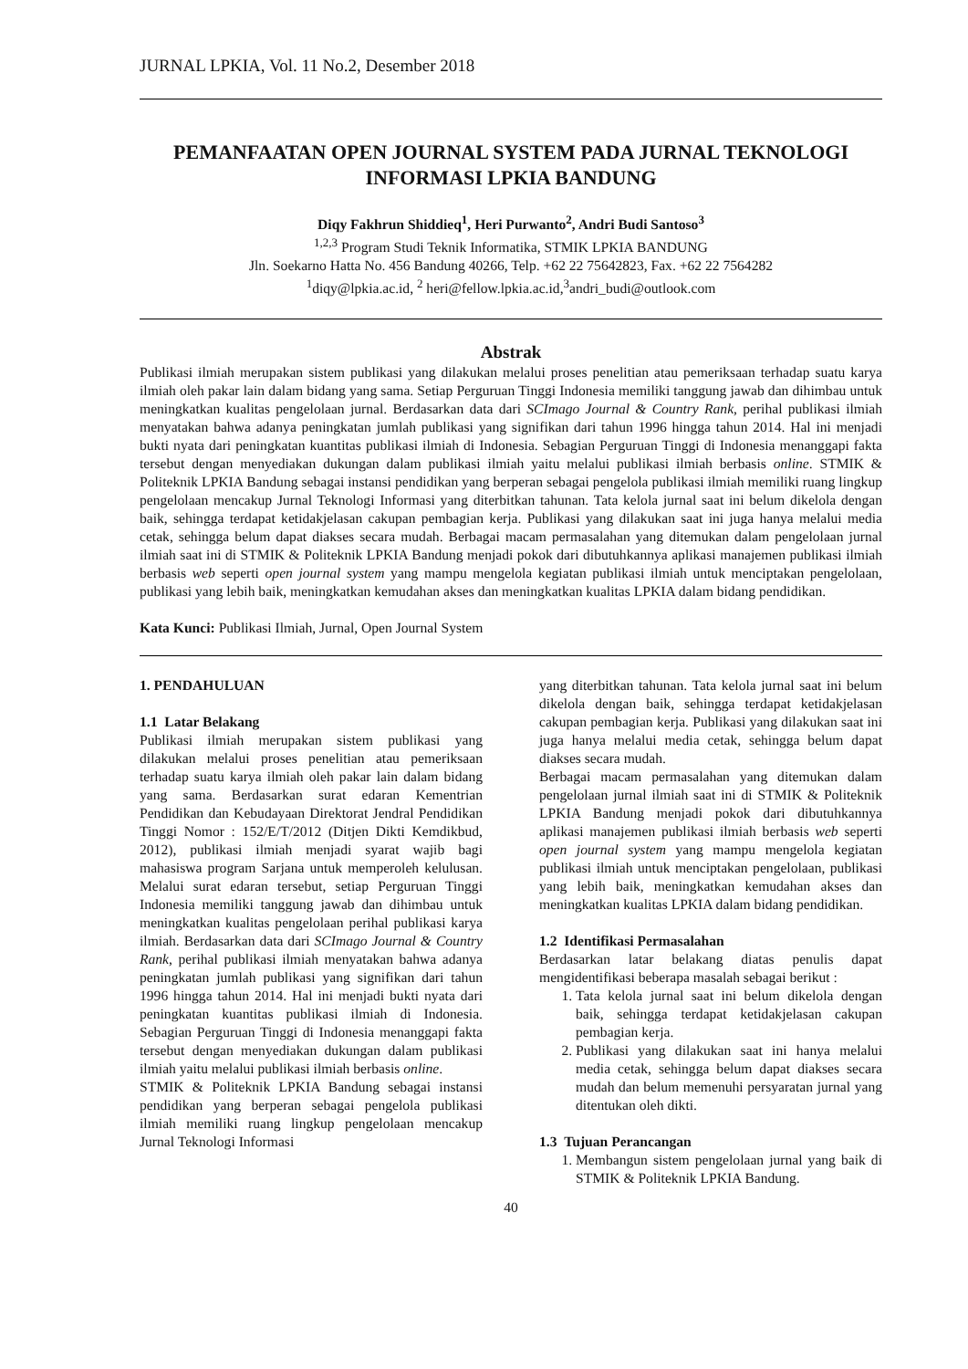JURNAL LPKIA, Vol. 11 No.2, Desember 2018
PEMANFAATAN OPEN JOURNAL SYSTEM PADA JURNAL TEKNOLOGI INFORMASI LPKIA BANDUNG
Diqy Fakhrun Shiddieq<sup>1</sup>, Heri Purwanto<sup>2</sup>, Andri Budi Santoso<sup>3</sup>
<sup>1,2,3</sup> Program Studi Teknik Informatika, STMIK LPKIA BANDUNG
Jln. Soekarno Hatta No. 456 Bandung 40266, Telp. +62 22 75642823, Fax. +62 22 7564282
<sup>1</sup> diqy@lpkia.ac.id, <sup>2</sup> heri@fellow.lpkia.ac.id,<sup>3</sup>andri_budi@outlook.com
Abstrak
Publikasi ilmiah merupakan sistem publikasi yang dilakukan melalui proses penelitian atau pemeriksaan terhadap suatu karya ilmiah oleh pakar lain dalam bidang yang sama. Setiap Perguruan Tinggi Indonesia memiliki tanggung jawab dan dihimbau untuk meningkatkan kualitas pengelolaan jurnal. Berdasarkan data dari SCImago Journal & Country Rank, perihal publikasi ilmiah menyatakan bahwa adanya peningkatan jumlah publikasi yang signifikan dari tahun 1996 hingga tahun 2014. Hal ini menjadi bukti nyata dari peningkatan kuantitas publikasi ilmiah di Indonesia. Sebagian Perguruan Tinggi di Indonesia menanggapi fakta tersebut dengan menyediakan dukungan dalam publikasi ilmiah yaitu melalui publikasi ilmiah berbasis online. STMIK & Politeknik LPKIA Bandung sebagai instansi pendidikan yang berperan sebagai pengelola publikasi ilmiah memiliki ruang lingkup pengelolaan mencakup Jurnal Teknologi Informasi yang diterbitkan tahunan. Tata kelola jurnal saat ini belum dikelola dengan baik, sehingga terdapat ketidakjelasan cakupan pembagian kerja. Publikasi yang dilakukan saat ini juga hanya melalui media cetak, sehingga belum dapat diakses secara mudah. Berbagai macam permasalahan yang ditemukan dalam pengelolaan jurnal ilmiah saat ini di STMIK & Politeknik LPKIA Bandung menjadi pokok dari dibutuhkannya aplikasi manajemen publikasi ilmiah berbasis web seperti open journal system yang mampu mengelola kegiatan publikasi ilmiah untuk menciptakan pengelolaan, publikasi yang lebih baik, meningkatkan kemudahan akses dan meningkatkan kualitas LPKIA dalam bidang pendidikan.
Kata Kunci: Publikasi Ilmiah, Jurnal, Open Journal System
1. PENDAHULUAN
1.1 Latar Belakang
Publikasi ilmiah merupakan sistem publikasi yang dilakukan melalui proses penelitian atau pemeriksaan terhadap suatu karya ilmiah oleh pakar lain dalam bidang yang sama. Berdasarkan surat edaran Kementrian Pendidikan dan Kebudayaan Direktorat Jendral Pendidikan Tinggi Nomor : 152/E/T/2012 (Ditjen Dikti Kemdikbud, 2012), publikasi ilmiah menjadi syarat wajib bagi mahasiswa program Sarjana untuk memperoleh kelulusan. Melalui surat edaran tersebut, setiap Perguruan Tinggi Indonesia memiliki tanggung jawab dan dihimbau untuk meningkatkan kualitas pengelolaan perihal publikasi karya ilmiah. Berdasarkan data dari SCImago Journal & Country Rank, perihal publikasi ilmiah menyatakan bahwa adanya peningkatan jumlah publikasi yang signifikan dari tahun 1996 hingga tahun 2014. Hal ini menjadi bukti nyata dari peningkatan kuantitas publikasi ilmiah di Indonesia. Sebagian Perguruan Tinggi di Indonesia menanggapi fakta tersebut dengan menyediakan dukungan dalam publikasi ilmiah yaitu melalui publikasi ilmiah berbasis online.
STMIK & Politeknik LPKIA Bandung sebagai instansi pendidikan yang berperan sebagai pengelola publikasi ilmiah memiliki ruang lingkup pengelolaan mencakup Jurnal Teknologi Informasi
yang diterbitkan tahunan. Tata kelola jurnal saat ini belum dikelola dengan baik, sehingga terdapat ketidakjelasan cakupan pembagian kerja. Publikasi yang dilakukan saat ini juga hanya melalui media cetak, sehingga belum dapat diakses secara mudah.
Berbagai macam permasalahan yang ditemukan dalam pengelolaan jurnal ilmiah saat ini di STMIK & Politeknik LPKIA Bandung menjadi pokok dari dibutuhkannya aplikasi manajemen publikasi ilmiah berbasis web seperti open journal system yang mampu mengelola kegiatan publikasi ilmiah untuk menciptakan pengelolaan, publikasi yang lebih baik, meningkatkan kemudahan akses dan meningkatkan kualitas LPKIA dalam bidang pendidikan.
1.2 Identifikasi Permasalahan
Berdasarkan latar belakang diatas penulis dapat mengidentifikasi beberapa masalah sebagai berikut :
1. Tata kelola jurnal saat ini belum dikelola dengan baik, sehingga terdapat ketidakjelasan cakupan pembagian kerja.
2. Publikasi yang dilakukan saat ini hanya melalui media cetak, sehingga belum dapat diakses secara mudah dan belum memenuhi persyaratan jurnal yang ditentukan oleh dikti.
1.3 Tujuan Perancangan
1. Membangun sistem pengelolaan jurnal yang baik di STMIK & Politeknik LPKIA Bandung.
40